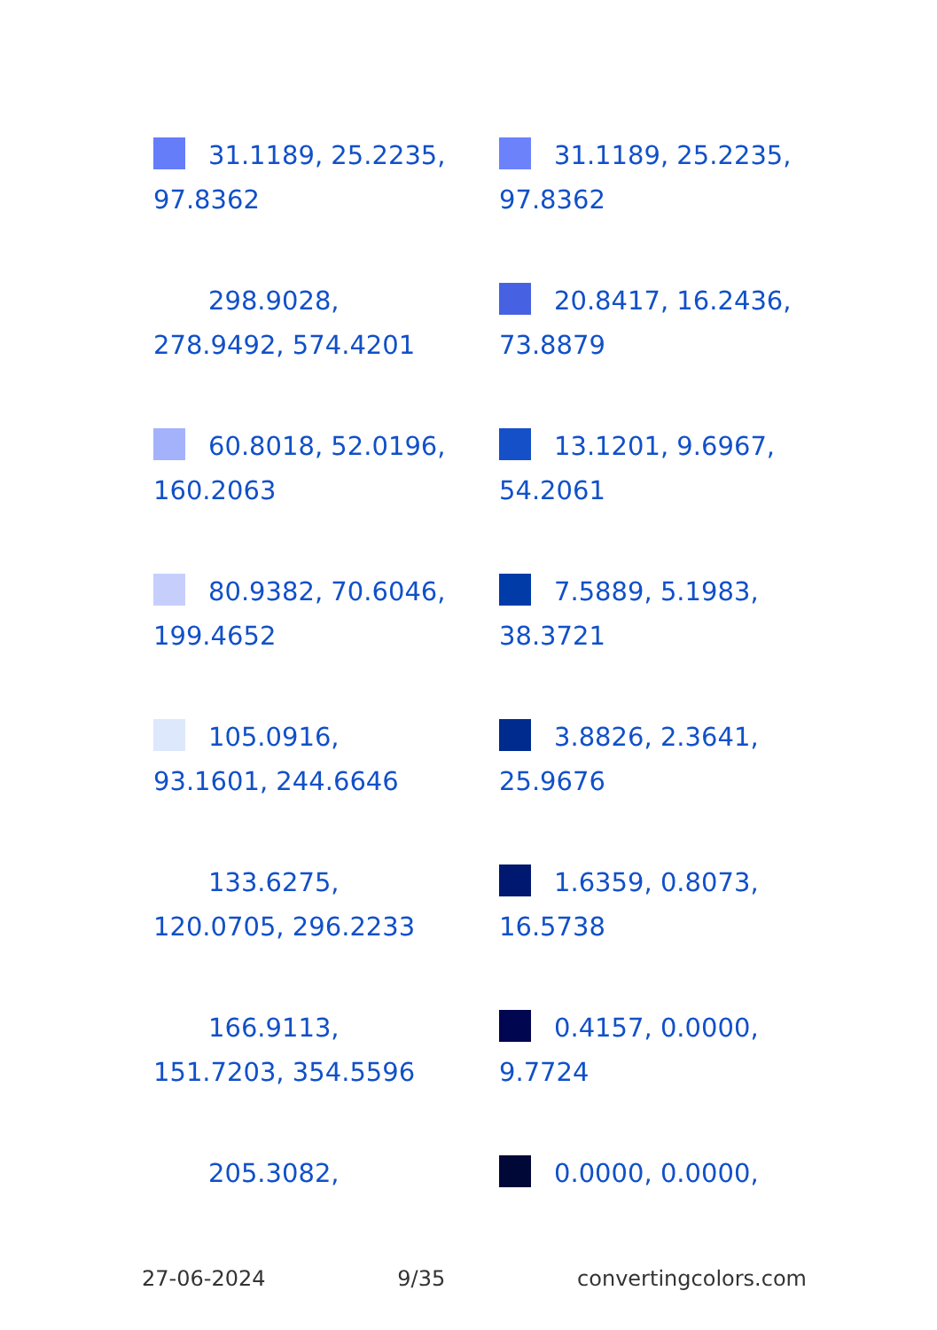31.1189, 25.2235, 97.8362
31.1189, 25.2235, 97.8362
298.9028, 278.9492, 574.4201
20.8417, 16.2436, 73.8879
60.8018, 52.0196, 160.2063
13.1201, 9.6967, 54.2061
80.9382, 70.6046, 199.4652
7.5889, 5.1983, 38.3721
105.0916, 93.1601, 244.6646
3.8826, 2.3641, 25.9676
133.6275, 120.0705, 296.2233
1.6359, 0.8073, 16.5738
166.9113, 151.7203, 354.5596
0.4157, 0.0000, 9.7724
205.3082,
0.0000, 0.0000,
27-06-2024 9/35 convertingcolors.com